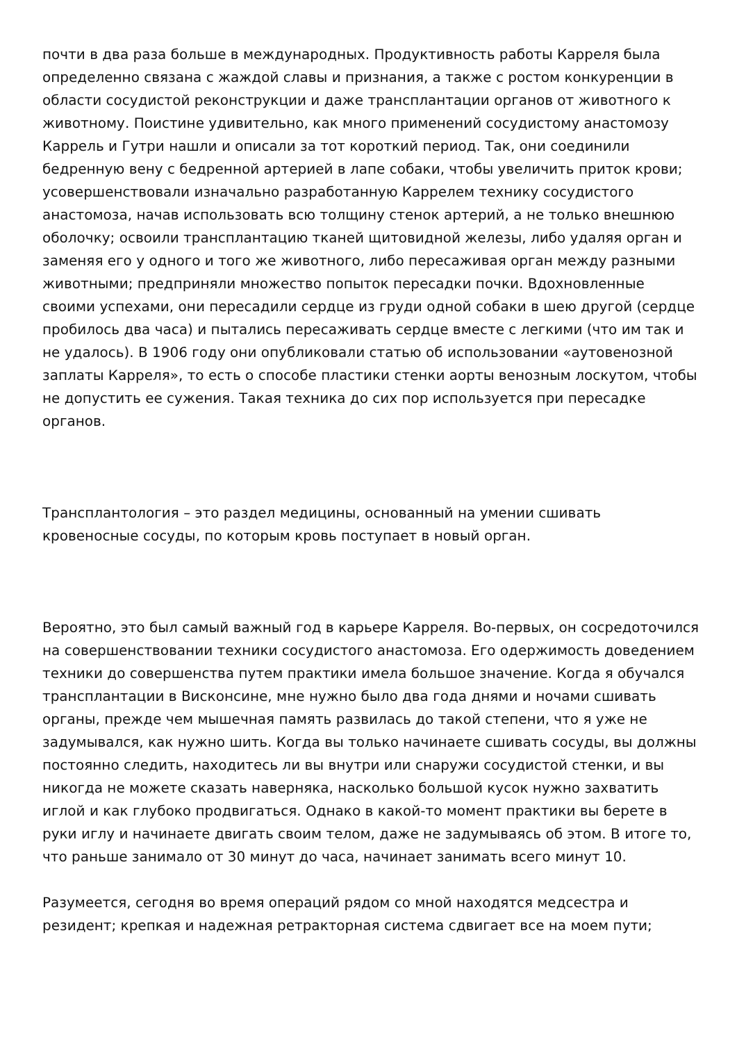почти в два раза больше в международных. Продуктивность работы Карреля была определенно связана с жаждой славы и признания, а также с ростом конкуренции в области сосудистой реконструкции и даже трансплантации органов от животного к животному. Поистине удивительно, как много применений сосудистому анастомозу Каррель и Гутри нашли и описали за тот короткий период. Так, они соединили бедренную вену с бедренной артерией в лапе собаки, чтобы увеличить приток крови; усовершенствовали изначально разработанную Каррелем технику сосудистого анастомоза, начав использовать всю толщину стенок артерий, а не только внешнюю оболочку; освоили трансплантацию тканей щитовидной железы, либо удаляя орган и заменяя его у одного и того же животного, либо пересаживая орган между разными животными; предприняли множество попыток пересадки почки. Вдохновленные своими успехами, они пересадили сердце из груди одной собаки в шею другой (сердце пробилось два часа) и пытались пересаживать сердце вместе с легкими (что им так и не удалось). В 1906 году они опубликовали статью об использовании «аутовенозной заплаты Карреля», то есть о способе пластики стенки аорты венозным лоскутом, чтобы не допустить ее сужения. Такая техника до сих пор используется при пересадке органов.
Трансплантология – это раздел медицины, основанный на умении сшивать кровеносные сосуды, по которым кровь поступает в новый орган.
Вероятно, это был самый важный год в карьере Карреля. Во-первых, он сосредоточился на совершенствовании техники сосудистого анастомоза. Его одержимость доведением техники до совершенства путем практики имела большое значение. Когда я обучался трансплантации в Висконсине, мне нужно было два года днями и ночами сшивать органы, прежде чем мышечная память развилась до такой степени, что я уже не задумывался, как нужно шить. Когда вы только начинаете сшивать сосуды, вы должны постоянно следить, находитесь ли вы внутри или снаружи сосудистой стенки, и вы никогда не можете сказать наверняка, насколько большой кусок нужно захватить иглой и как глубоко продвигаться. Однако в какой-то момент практики вы берете в руки иглу и начинаете двигать своим телом, даже не задумываясь об этом. В итоге то, что раньше занимало от 30 минут до часа, начинает занимать всего минут 10.
Разумеется, сегодня во время операций рядом со мной находятся медсестра и резидент; крепкая и надежная ретракторная система сдвигает все на моем пути;